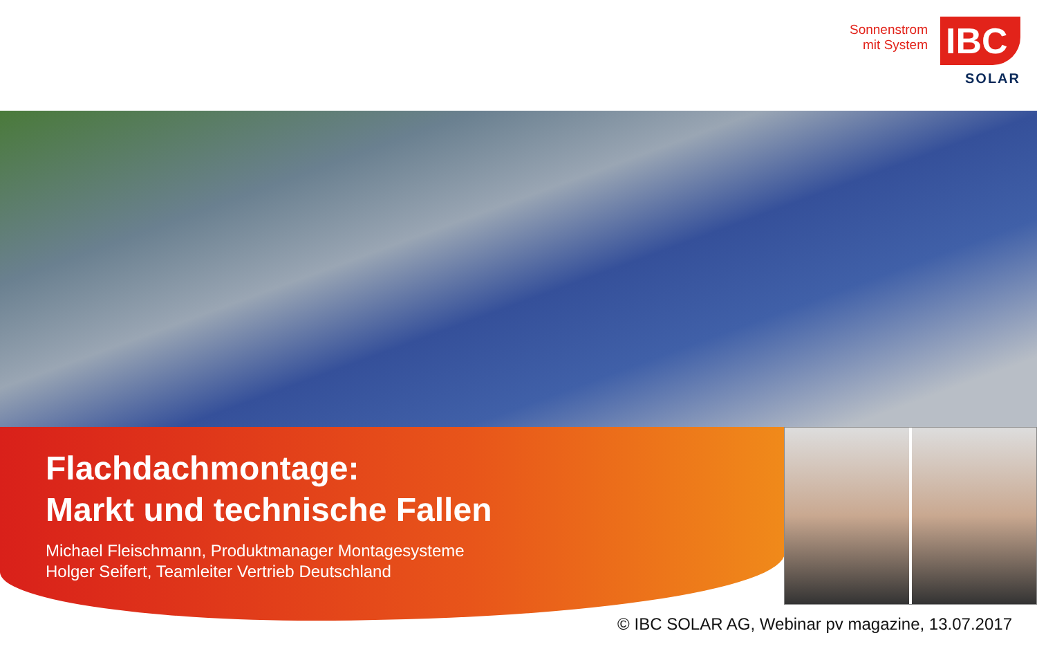Sonnenstrom
mit System
IBC
SOLAR
Flachdachmontage:
Markt und technische Fallen
Michael Fleischmann, Produktmanager Montagesysteme
Holger Seifert, Teamleiter Vertrieb Deutschland
© IBC SOLAR AG, Webinar pv magazine, 13.07.2017